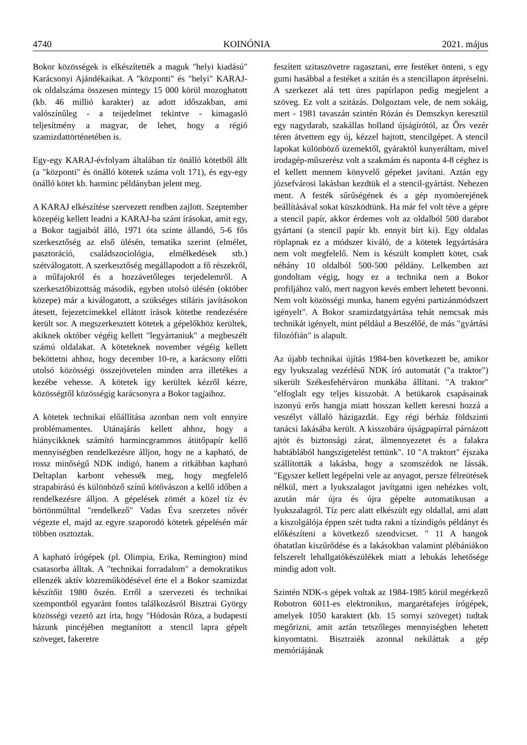4740 KOINÓNIA 2021. május
Bokor közösségek is elkészítették a maguk "helyi kiadású" Karácsonyi Ajándékaikat. A "központi" és "helyi" KARAJ-ok oldalszáma összesen mintegy 15 000 körül mozoghatott (kb. 46 millió karakter) az adott időszakban, ami valószínűleg - a teijedelmet tekintve - kimagasló teljesítmény a magyar, de lehet, hogy a régió szamizdattörténetében is.
Egy-egy KARAJ-évfolyam általában tíz önálló kötetből állt (a "központi" és önálló kötetek száma volt 171), és egy-egy önálló kötet kb. harminc példányban jelent meg.
A KARAJ elkészítése szervezett rendben zajlott. Szeptember közepéig kellett leadni a KARAJ-ba szánt írásokat, amit egy, a Bokor tagjaiból álló, 1971 óta szinte állandó, 5-6 fős szerkesztőség az első ülésén, tematika szerint (elmélet, pasztoráció, családszociológia, elmélkedések stb.) szétválogatott. A szerkesztőség megállapodott a fő részekről, a műfajokról és a hozzávetőleges terjedelemről. A szerkesztőbizottság második, egyben utolsó ülésén (október közepe) már a kiválogatott, a szükséges stiláris javításokon átesett, fejezetcímekkel ellátott írások kötetbe rendezésére került sor. A megszerkesztett kötetek a gépelőkhöz kerültek, akiknek október végéig kellett "legyártaniuk" a megbeszélt számú oldalakat. A köteteknek november végéig kellett beköttetni ahhoz, hogy december 10-re, a karácsony előtti utolsó közösségi összejövetelen minden arra illetékes a kezébe vehesse. A kötetek így kerültek kézről kézre, közösségtől közösségig karácsonyra a Bokor tagjaihoz.
A kötetek technikai előállítása azonban nem volt ennyire problémamentes. Utánajárás kellett ahhoz, hogy a hiánycikknek számító harmincgrammos átütőpapír kellő mennyiségben rendelkezésre álljon, hogy ne a kapható, de rossz minőségű NDK indigó, hanem a ritkábban kapható Deltaplan karbont vehessék meg, hogy megfelelő strapabirású és különböző színű kötővászon a kellő időben a rendelkezésre álljon. A gépelések zömét a közel tíz év börtönmúlttal "rendelkező" Vadas Éva szerzetes nővér végezte el, majd az egyre szaporodó kötetek gépelésén már többen osztoztak.
A kapható írógépek (pl. Olimpia, Erika, Remington) mind csatasorba álltak. A "technikai forradalom" a demokratikus ellenzék aktív közreműködésével érte el a Bokor szamizdat készítőit 1980 őszén. Erről a szervezeti és technikai szempontból egyaránt fontos találkozásról Bisztrai György közösségi vezető azt írta, hogy "Hódosán Róza, a budapesti házunk pincéjében megtanított a stencil lapra gépelt szöveget, fakeretre
feszített szitaszövetre ragasztani, erre festéket önteni, s egy gumi hasábbal a festéket a szitán és a stencillapon átpréselni. A szerkezet alá tett üres papírlapon pedig megjelent a szöveg. Ez volt a szitázás. Dolgoztam vele, de nem sokáig, mert - 1981 tavaszán szintén Rózán és Demszkyn keresztül egy nagydarab, szakállas holland újságírótól, az Őrs vezér téren átvettem egy új, kézzel hajtott, stencilgépet. A stencil lapokat különböző üzemektől, gyáraktól kunyeráltam, mivel irodagép-műszerész volt a szakmám és naponta 4-8 céghez is el kellett mennem könyvelő gépeket javítani. Aztán egy józsefvárosi lakásban kezdtük el a stencil-gyártást. Nehezen ment. A festék sűrűségének és a gép nyomóerejének beállításával sokat küszködtünk. Ha már fel volt téve a gépre a stencil papír, akkor érdemes volt az oldalból 500 darabot gyártani (a stencil papír kb. ennyit bírt ki). Egy oldalas röplapnak ez a módszer kiváló, de a kötetek legyártására nem volt megfelelő. Nem is készült komplett kötet, csak néhány 10 oldalból 500-500 példány. Lelkemben azt gondoltam végig, hogy ez a technika nem a Bokor profiljához való, mert nagyon kevés embert lehetett bevonni. Nem volt közösségi munka, hanem egyéni partizánmódszert igényelt". A Bokor szamizdatgyártása tehát nemcsak más technikát igényelt, mint például a Beszélőé, de más "gyártási filozófián" is alapult.
Az újabb technikai újítás 1984-ben következett be, amikor egy lyukszalag vezérlésű NDK író automatát ("a traktor") sikerült Székesfehérváron munkába állítani. "A traktor" "elfoglalt egy teljes kisszobát. A betükarok csapásainak iszonyú erős hangja miatt hosszan kellett keresni hozzá a veszélyt vállaló házigazdát. Egy régi bérház földszinti tanácsi lakásába került. A kisszobára újságpapírral párnázott ajtót és biztonsági zárat, álmennyezetet és a falakra habtáblából hangszigetelést tettünk". 10 "A traktort" éjszaka szállították a lakásba, hogy a szomszédok ne lássák. "Egyszer kellett legépelni vele az anyagot, persze félreütések nélkül, mert a lyukszalagot javítgatni igen nehézkes volt, azután már újra és újra gépelte automatikusan a lyukszalagról. Tíz perc alatt elkészült egy oldallal, ami alatt a kiszolgálója éppen szét tudta rakni a tízindigós példányt és előkészíteni a következő szendvicset. " 11 A hangok óhatatlan kiszűrődése és a lakásokban valamint plébániákon felszerelt lehallgatókészülékek miatt a lebukás lehetősége mindig adott volt.
Szintén NDK-s gépek voltak az 1984-1985 körül megérkező Robotron 6011-es elektronikus, margarétafejes írógépek, amelyek 1050 karaktert (kb. 15 sornyi szöveget) tudtak megőrizni, amit aztán tetszőleges mennyiségben lehetett kinyomtatni. Bisztraiék azonnal nekiláttak a gép memóriájának